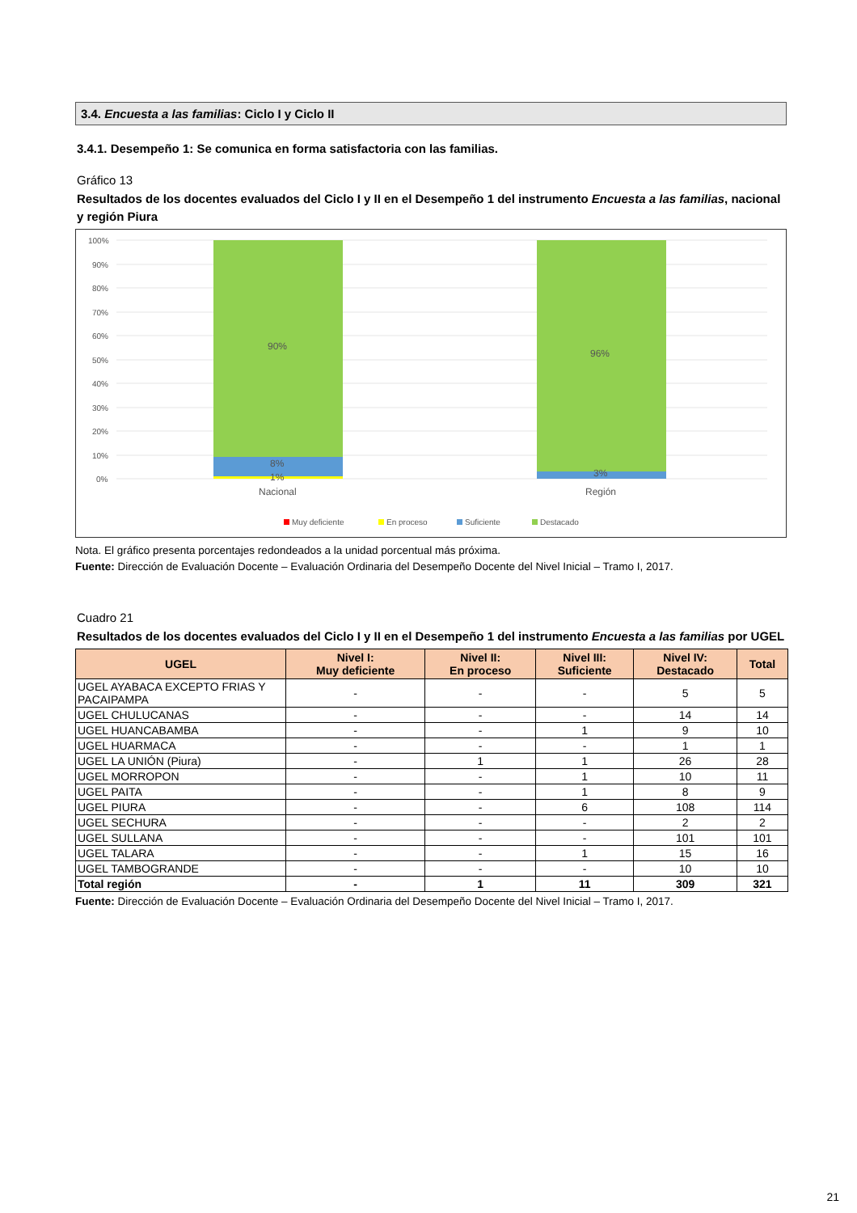3.4. Encuesta a las familias: Ciclo I y Ciclo II
3.4.1. Desempeño 1: Se comunica en forma satisfactoria con las familias.
Gráfico 13
Resultados de los docentes evaluados del Ciclo I y II en el Desempeño 1 del instrumento Encuesta a las familias, nacional y región Piura
100%
90%
80%
70%
60%
50%
40%
30%
20%
10%
0%
90%
8%
1%
96%
3%
Nacional
Región
Muy deficiente
En proceso
Suficiente
Destacado
Nota. El gráfico presenta porcentajes redondeados a la unidad porcentual más próxima.
Fuente: Dirección de Evaluación Docente – Evaluación Ordinaria del Desempeño Docente del Nivel Inicial – Tramo I, 2017.
Cuadro 21
Resultados de los docentes evaluados del Ciclo I y II en el Desempeño 1 del instrumento Encuesta a las familias por UGEL
| UGEL | Nivel I: Muy deficiente | Nivel II: En proceso | Nivel III: Suficiente | Nivel IV: Destacado | Total |
| --- | --- | --- | --- | --- | --- |
| UGEL AYABACA EXCEPTO FRIAS Y PACAIPAMPA | - | - | - | 5 | 5 |
| UGEL CHULUCANAS | - | - | - | 14 | 14 |
| UGEL HUANCABAMBA | - | - | 1 | 9 | 10 |
| UGEL HUARMACA | - | - | - | 1 | 1 |
| UGEL LA UNIÓN (Piura) | - | 1 | 1 | 26 | 28 |
| UGEL MORROPON | - | - | 1 | 10 | 11 |
| UGEL PAITA | - | - | 1 | 8 | 9 |
| UGEL PIURA | - | - | 6 | 108 | 114 |
| UGEL SECHURA | - | - | - | 2 | 2 |
| UGEL SULLANA | - | - | - | 101 | 101 |
| UGEL TALARA | - | - | 1 | 15 | 16 |
| UGEL TAMBOGRANDE | - | - | - | 10 | 10 |
| Total región | - | 1 | 11 | 309 | 321 |
Fuente: Dirección de Evaluación Docente – Evaluación Ordinaria del Desempeño Docente del Nivel Inicial – Tramo I, 2017.
21